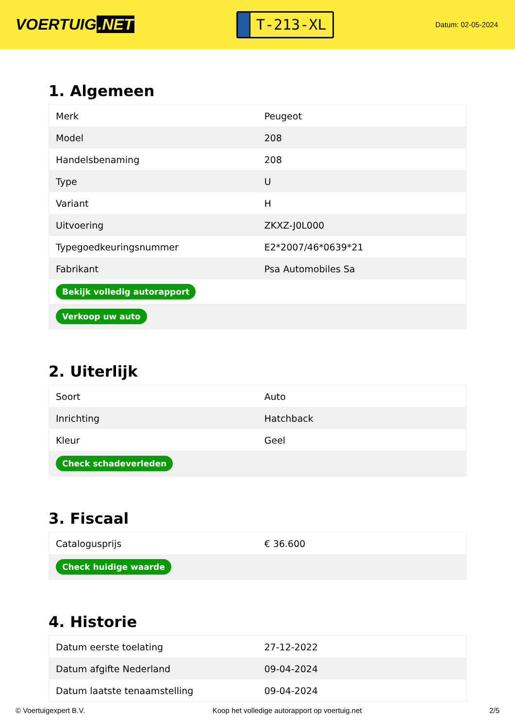VOERTUIG.NET
T-213-XL
Datum: 02-05-2024
1. Algemeen
| Merk | Peugeot |
| Model | 208 |
| Handelsbenaming | 208 |
| Type | U |
| Variant | H |
| Uitvoering | ZKXZ-J0L000 |
| Typegoedkeuringsnummer | E2*2007/46*0639*21 |
| Fabrikant | Psa Automobiles Sa |
| Bekijk volledig autorapport | |
| Verkoop uw auto | |
2. Uiterlijk
| Soort | Auto |
| Inrichting | Hatchback |
| Kleur | Geel |
| Check schadeverleden | |
3. Fiscaal
| Catalogusprijs | € 36.600 |
| Check huidige waarde | |
4. Historie
| Datum eerste toelating | 27-12-2022 |
| Datum afgifte Nederland | 09-04-2024 |
| Datum laatste tenaamstelling | 09-04-2024 |
© Voertuigexpert B.V. Koop het volledige autorapport op voertuig.net 2/5